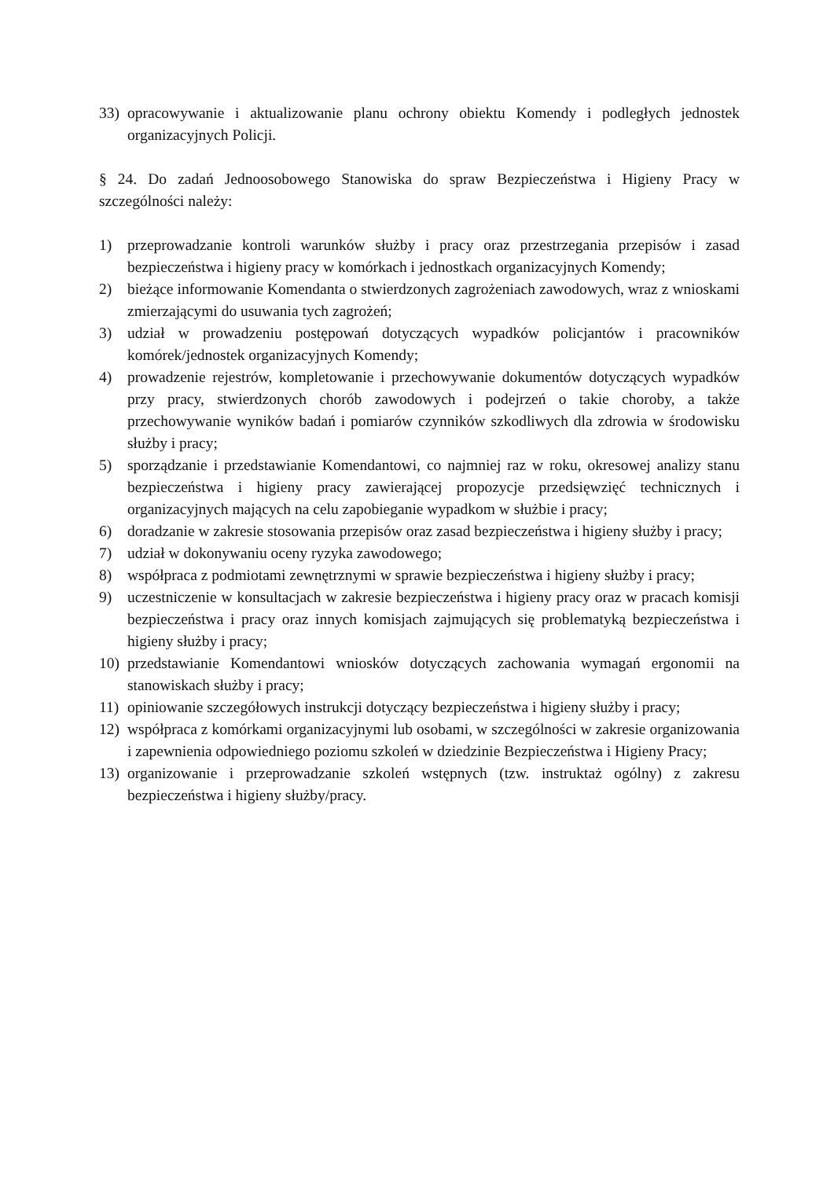33) opracowywanie i aktualizowanie planu ochrony obiektu Komendy i podległych jednostek organizacyjnych Policji.
§ 24. Do zadań Jednoosobowego Stanowiska do spraw Bezpieczeństwa i Higieny Pracy w szczególności należy:
1) przeprowadzanie kontroli warunków służby i pracy oraz przestrzegania przepisów i zasad bezpieczeństwa i higieny pracy w komórkach i jednostkach organizacyjnych Komendy;
2) bieżące informowanie Komendanta o stwierdzonych zagrożeniach zawodowych, wraz z wnioskami zmierzającymi do usuwania tych zagrożeń;
3) udział w prowadzeniu postępowań dotyczących wypadków policjantów i pracowników komórek/jednostek organizacyjnych Komendy;
4) prowadzenie rejestrów, kompletowanie i przechowywanie dokumentów dotyczących wypadków przy pracy, stwierdzonych chorób zawodowych i podejrzeń o takie choroby, a także przechowywanie wyników badań i pomiarów czynników szkodliwych dla zdrowia w środowisku służby i pracy;
5) sporządzanie i przedstawianie Komendantowi, co najmniej raz w roku, okresowej analizy stanu bezpieczeństwa i higieny pracy zawierającej propozycje przedsięwzięć technicznych i organizacyjnych mających na celu zapobieganie wypadkom w służbie i pracy;
6) doradzanie w zakresie stosowania przepisów oraz zasad bezpieczeństwa i higieny służby i pracy;
7) udział w dokonywaniu oceny ryzyka zawodowego;
8) współpraca z podmiotami zewnętrznymi w sprawie bezpieczeństwa i higieny służby i pracy;
9) uczestniczenie w konsultacjach w zakresie bezpieczeństwa i higieny pracy oraz w pracach komisji bezpieczeństwa i pracy oraz innych komisjach zajmujących się problematyką bezpieczeństwa i higieny służby i pracy;
10) przedstawianie Komendantowi wniosków dotyczących zachowania wymagań ergonomii na stanowiskach służby i pracy;
11) opiniowanie szczegółowych instrukcji dotyczący bezpieczeństwa i higieny służby i pracy;
12) współpraca z komórkami organizacyjnymi lub osobami, w szczególności w zakresie organizowania i zapewnienia odpowiedniego poziomu szkoleń w dziedzinie Bezpieczeństwa i Higieny Pracy;
13) organizowanie i przeprowadzanie szkoleń wstępnych (tzw. instruktaż ogólny) z zakresu bezpieczeństwa i higieny służby/pracy.